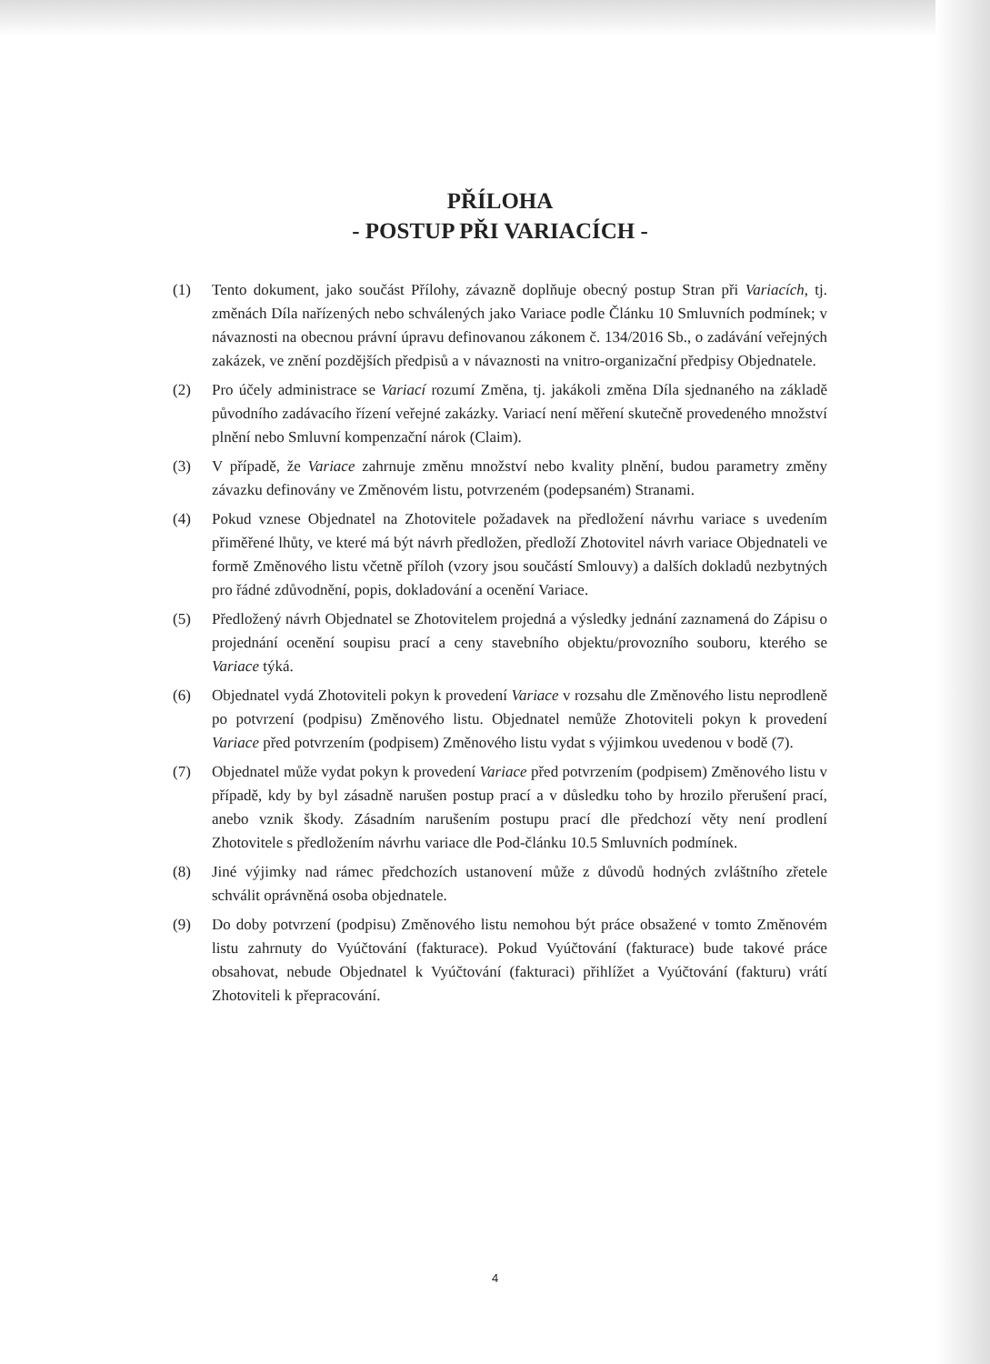PŘÍLOHA
- POSTUP PŘI VARIACÍCH -
(1) Tento dokument, jako součást Přílohy, závazně doplňuje obecný postup Stran při Variacích, tj. změnách Díla nařízených nebo schválených jako Variace podle Článku 10 Smluvních podmínek; v návaznosti na obecnou právní úpravu definovanou zákonem č. 134/2016 Sb., o zadávání veřejných zakázek, ve znění pozdějších předpisů a v návaznosti na vnitro-organizační předpisy Objednatele.
(2) Pro účely administrace se Variací rozumí Změna, tj. jakákoli změna Díla sjednaného na základě původního zadávacího řízení veřejné zakázky. Variací není měření skutečně provedeného množství plnění nebo Smluvní kompenzační nárok (Claim).
(3) V případě, že Variace zahrnuje změnu množství nebo kvality plnění, budou parametry změny závazku definovány ve Změnovém listu, potvrzeném (podepsaném) Stranami.
(4) Pokud vznese Objednatel na Zhotovitele požadavek na předložení návrhu variace s uvedením přiměřené lhůty, ve které má být návrh předložen, předloží Zhotovitel návrh variace Objednateli ve formě Změnového listu včetně příloh (vzory jsou součástí Smlouvy) a dalších dokladů nezbytných pro řádné zdůvodnění, popis, dokladování a ocenění Variace.
(5) Předložený návrh Objednatel se Zhotovitelem projedná a výsledky jednání zaznamená do Zápisu o projednání ocenění soupisu prací a ceny stavebního objektu/provozního souboru, kterého se Variace týká.
(6) Objednatel vydá Zhotoviteli pokyn k provedení Variace v rozsahu dle Změnového listu neprodleně po potvrzení (podpisu) Změnového listu. Objednatel nemůže Zhotoviteli pokyn k provedení Variace před potvrzením (podpisem) Změnového listu vydat s výjimkou uvedenou v bodě (7).
(7) Objednatel může vydat pokyn k provedení Variace před potvrzením (podpisem) Změnového listu v případě, kdy by byl zásadně narušen postup prací a v důsledku toho by hrozilo přerušení prací, anebo vznik škody. Zásadním narušením postupu prací dle předchozí věty není prodlení Zhotovitele s předložením návrhu variace dle Pod-článku 10.5 Smluvních podmínek.
(8) Jiné výjimky nad rámec předchozích ustanovení může z důvodů hodných zvláštního zřetele schválit oprávněná osoba objednatele.
(9) Do doby potvrzení (podpisu) Změnového listu nemohou být práce obsažené v tomto Změnovém listu zahrnuty do Vyúčtování (fakturace). Pokud Vyúčtování (fakturace) bude takové práce obsahovat, nebude Objednatel k Vyúčtování (fakturaci) přihlížet a Vyúčtování (fakturu) vrátí Zhotoviteli k přepracování.
4